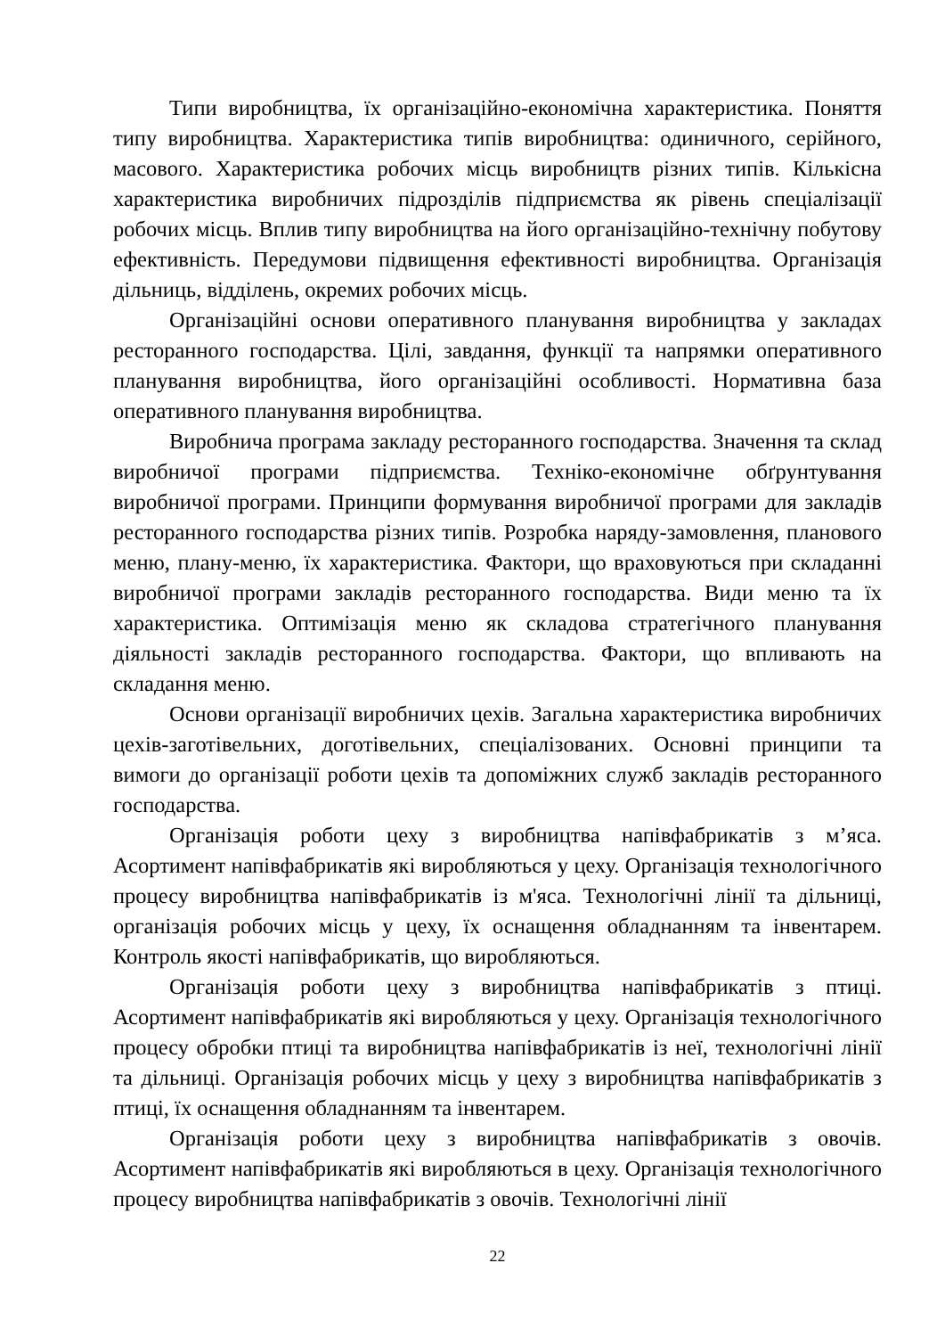Типи виробництва, їх організаційно-економічна характеристика. Поняття типу виробництва. Характеристика типів виробництва: одиничного, серійного, масового. Характеристика робочих місць виробництв різних типів. Кількісна характеристика виробничих підрозділів підприємства як рівень спеціалізації робочих місць. Вплив типу виробництва на його організаційно-технічну побутову ефективність. Передумови підвищення ефективності виробництва. Організація дільниць, відділень, окремих робочих місць.
Організаційні основи оперативного планування виробництва у закладах ресторанного господарства. Цілі, завдання, функції та напрямки оперативного планування виробництва, його організаційні особливості. Нормативна база оперативного планування виробництва.
Виробнича програма закладу ресторанного господарства. Значення та склад виробничої програми підприємства. Техніко-економічне обґрунтування виробничої програми. Принципи формування виробничої програми для закладів ресторанного господарства різних типів. Розробка наряду-замовлення, планового меню, плану-меню, їх характеристика. Фактори, що враховуються при складанні виробничої програми закладів ресторанного господарства. Види меню та їх характеристика. Оптимізація меню як складова стратегічного планування діяльності закладів ресторанного господарства. Фактори, що впливають на складання меню.
Основи організації виробничих цехів. Загальна характеристика виробничих цехів-заготівельних, доготівельних, спеціалізованих. Основні принципи та вимоги до організації роботи цехів та допоміжних служб закладів ресторанного господарства.
Організація роботи цеху з виробництва напівфабрикатів з м’яса. Асортимент напівфабрикатів які виробляються у цеху. Організація технологічного процесу виробництва напівфабрикатів із м'яса. Технологічні лінії та дільниці, організація робочих місць у цеху, їх оснащення обладнанням та інвентарем. Контроль якості напівфабрикатів, що виробляються.
Організація роботи цеху з виробництва напівфабрикатів з птиці. Асортимент напівфабрикатів які виробляються у цеху. Організація технологічного процесу обробки птиці та виробництва напівфабрикатів із неї, технологічні лінії та дільниці. Організація робочих місць у цеху з виробництва напівфабрикатів з птиці, їх оснащення обладнанням та інвентарем.
Організація роботи цеху з виробництва напівфабрикатів з овочів. Асортимент напівфабрикатів які виробляються в цеху. Організація технологічного процесу виробництва напівфабрикатів з овочів. Технологічні лінії
22